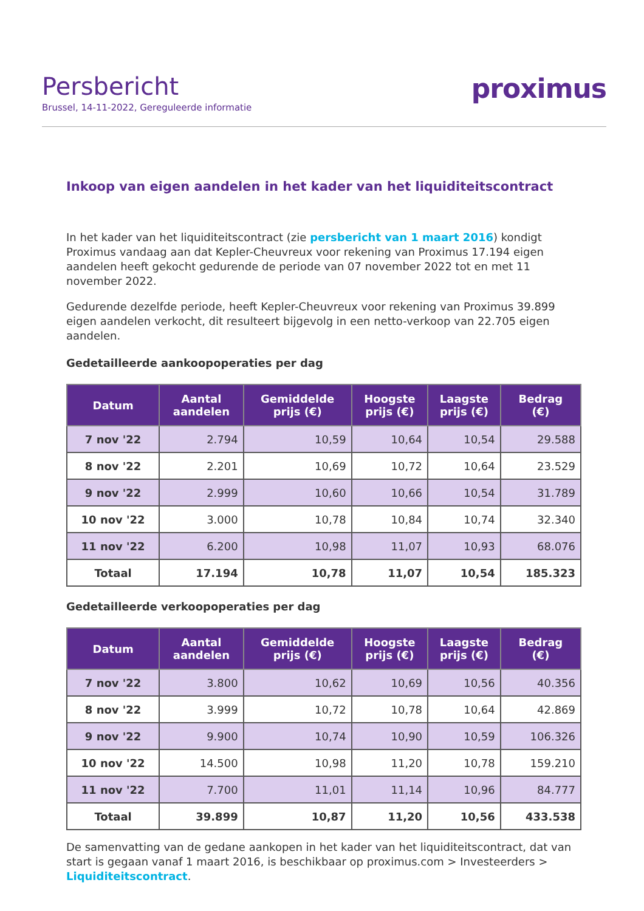Persbericht
Brussel, 14-11-2022, Gereguleerde informatie
proximus
Inkoop van eigen aandelen in het kader van het liquiditeitscontract
In het kader van het liquiditeitscontract (zie persbericht van 1 maart 2016) kondigt Proximus vandaag aan dat Kepler-Cheuvreux voor rekening van Proximus 17.194 eigen aandelen heeft gekocht gedurende de periode van 07 november 2022 tot en met 11 november 2022.
Gedurende dezelfde periode, heeft Kepler-Cheuvreux voor rekening van Proximus 39.899 eigen aandelen verkocht, dit resulteert bijgevolg in een netto-verkoop van 22.705 eigen aandelen.
Gedetailleerde aankoopoperaties per dag
| Datum | Aantal aandelen | Gemiddelde prijs (€) | Hoogste prijs (€) | Laagste prijs (€) | Bedrag (€) |
| --- | --- | --- | --- | --- | --- |
| 7 nov '22 | 2.794 | 10,59 | 10,64 | 10,54 | 29.588 |
| 8 nov '22 | 2.201 | 10,69 | 10,72 | 10,64 | 23.529 |
| 9 nov '22 | 2.999 | 10,60 | 10,66 | 10,54 | 31.789 |
| 10 nov '22 | 3.000 | 10,78 | 10,84 | 10,74 | 32.340 |
| 11 nov '22 | 6.200 | 10,98 | 11,07 | 10,93 | 68.076 |
| Totaal | 17.194 | 10,78 | 11,07 | 10,54 | 185.323 |
Gedetailleerde verkoopoperaties per dag
| Datum | Aantal aandelen | Gemiddelde prijs (€) | Hoogste prijs (€) | Laagste prijs (€) | Bedrag (€) |
| --- | --- | --- | --- | --- | --- |
| 7 nov '22 | 3.800 | 10,62 | 10,69 | 10,56 | 40.356 |
| 8 nov '22 | 3.999 | 10,72 | 10,78 | 10,64 | 42.869 |
| 9 nov '22 | 9.900 | 10,74 | 10,90 | 10,59 | 106.326 |
| 10 nov '22 | 14.500 | 10,98 | 11,20 | 10,78 | 159.210 |
| 11 nov '22 | 7.700 | 11,01 | 11,14 | 10,96 | 84.777 |
| Totaal | 39.899 | 10,87 | 11,20 | 10,56 | 433.538 |
De samenvatting van de gedane aankopen in het kader van het liquiditeitscontract, dat van start is gegaan vanaf 1 maart 2016, is beschikbaar op proximus.com > Investeerders > Liquiditeitscontract.